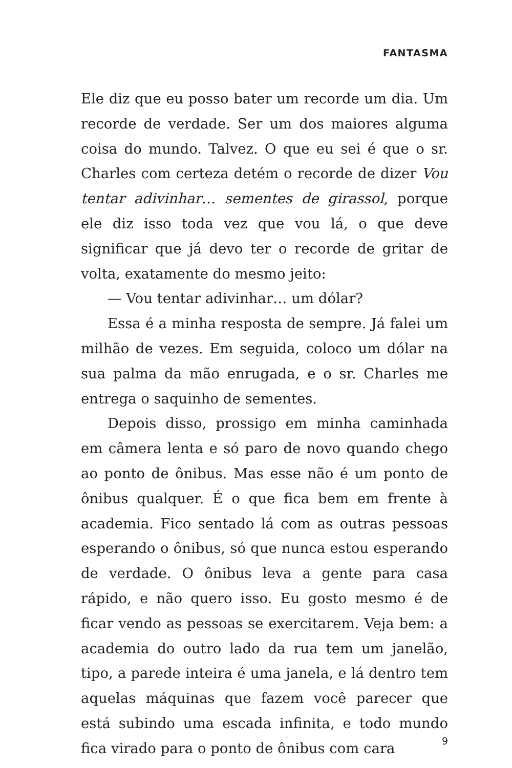FANTASMA
Ele diz que eu posso bater um recorde um dia. Um recorde de verdade. Ser um dos maiores alguma coisa do mundo. Talvez. O que eu sei é que o sr. Charles com certeza detém o recorde de dizer Vou tentar adivinhar… sementes de girassol, porque ele diz isso toda vez que vou lá, o que deve significar que já devo ter o recorde de gritar de volta, exatamente do mesmo jeito:
— Vou tentar adivinhar… um dólar?
Essa é a minha resposta de sempre. Já falei um milhão de vezes. Em seguida, coloco um dólar na sua palma da mão enrugada, e o sr. Charles me entrega o saquinho de sementes.
Depois disso, prossigo em minha caminhada em câmera lenta e só paro de novo quando chego ao ponto de ônibus. Mas esse não é um ponto de ônibus qualquer. É o que fica bem em frente à academia. Fico sentado lá com as outras pessoas esperando o ônibus, só que nunca estou esperando de verdade. O ônibus leva a gente para casa rápido, e não quero isso. Eu gosto mesmo é de ficar vendo as pessoas se exercitarem. Veja bem: a academia do outro lado da rua tem um janelão, tipo, a parede inteira é uma janela, e lá dentro tem aquelas máquinas que fazem você parecer que está subindo uma escada infinita, e todo mundo fica virado para o ponto de ônibus com cara
9